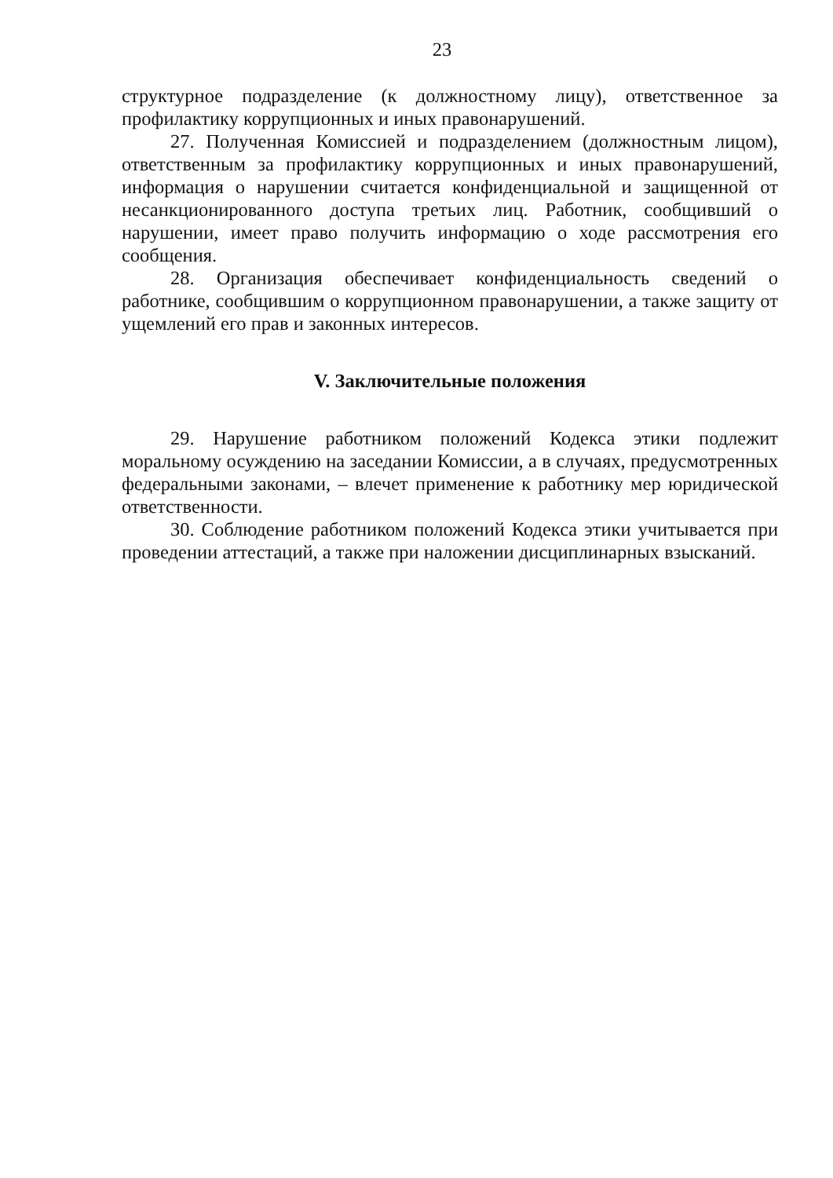23
структурное подразделение (к должностному лицу), ответственное за профилактику коррупционных и иных правонарушений.
27. Полученная Комиссией и подразделением (должностным лицом), ответственным за профилактику коррупционных и иных правонарушений, информация о нарушении считается конфиденциальной и защищенной от несанкционированного доступа третьих лиц. Работник, сообщивший о нарушении, имеет право получить информацию о ходе рассмотрения его сообщения.
28. Организация обеспечивает конфиденциальность сведений о работнике, сообщившим о коррупционном правонарушении, а также защиту от ущемлений его прав и законных интересов.
V. Заключительные положения
29. Нарушение работником положений Кодекса этики подлежит моральному осуждению на заседании Комиссии, а в случаях, предусмотренных федеральными законами, – влечет применение к работнику мер юридической ответственности.
30. Соблюдение работником положений Кодекса этики учитывается при проведении аттестаций, а также при наложении дисциплинарных взысканий.